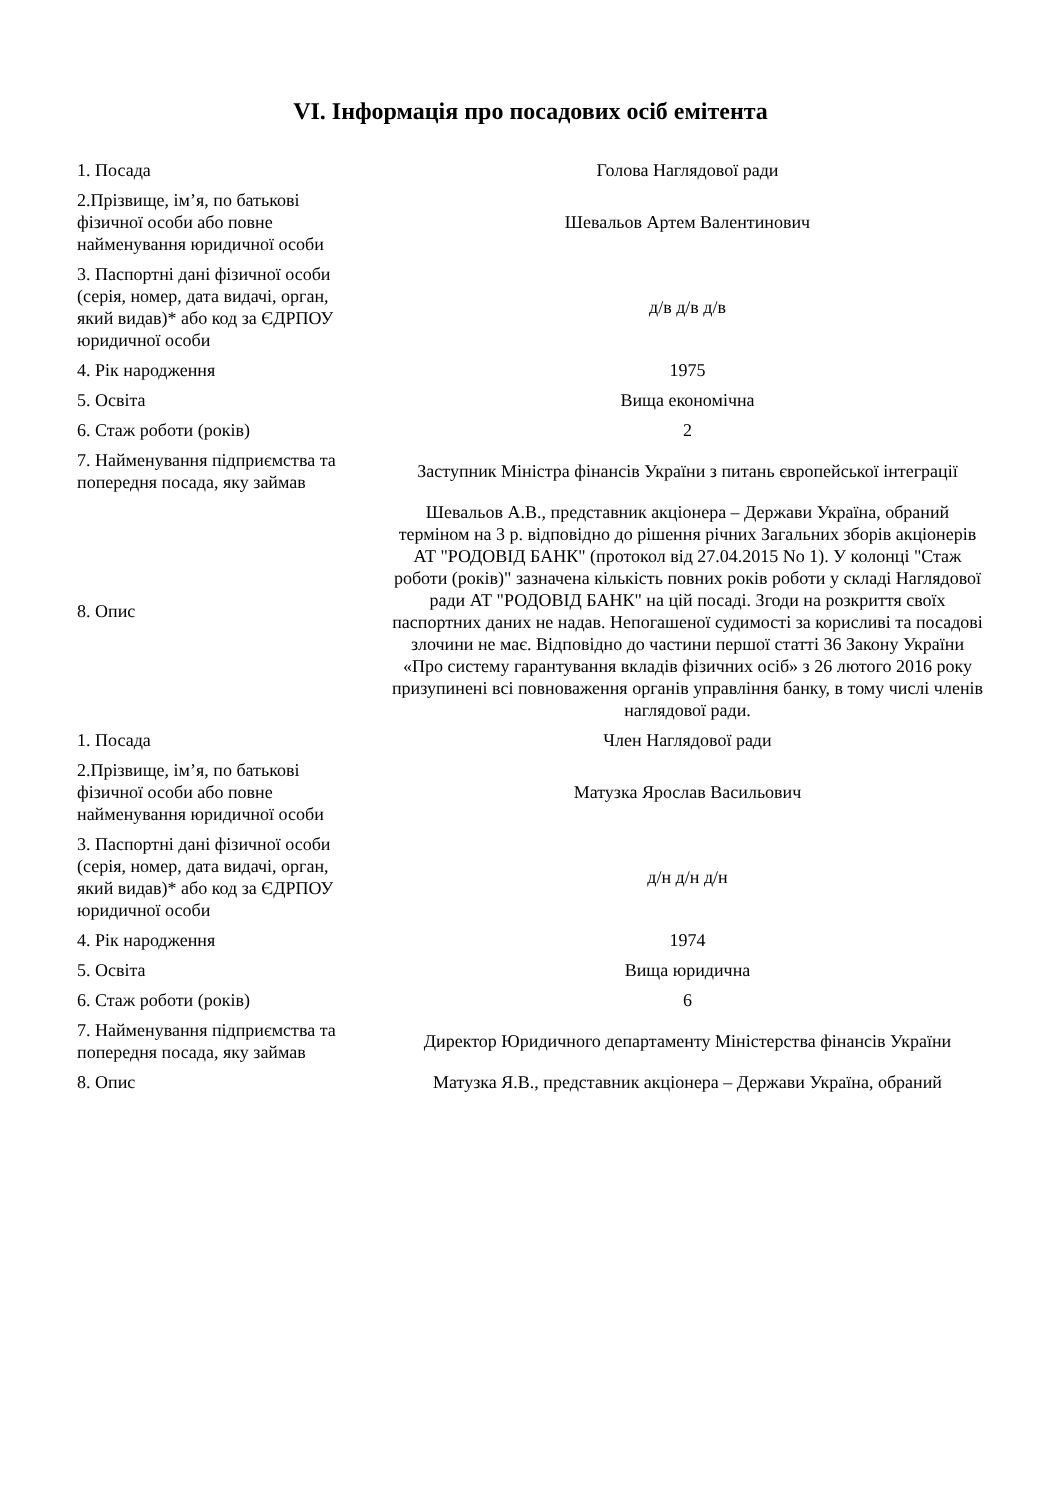VI. Інформація про посадових осіб емітента
| 1. Посада | Голова Наглядової ради |
| 2.Прізвище, ім’я, по батькові фізичної особи або повне найменування юридичної особи | Шевальов Артем Валентинович |
| 3. Паспортні дані фізичної особи (серія, номер, дата видачі, орган, який видав)* або код за ЄДРПОУ юридичної особи | д/в д/в д/в |
| 4. Рік народження | 1975 |
| 5. Освіта | Вища економічна |
| 6. Стаж роботи (років) | 2 |
| 7. Найменування підприємства та попередня посада, яку займав | Заступник Міністра фінансів України з питань європейської інтеграції |
| 8. Опис | Шевальов А.В., представник акціонера – Держави Україна, обраний терміном на 3 р. відповідно до рішення річних Загальних зборів акціонерів АТ "РОДОВІД БАНК" (протокол від 27.04.2015 No 1). У колонці "Стаж роботи (років)" зазначена кількість повних років роботи у складі Наглядової ради АТ "РОДОВІД БАНК" на цій посаді. Згоди на розкриття своїх паспортних даних не надав. Непогашеної судимості за корисливі та посадові злочини не має. Відповідно до частини першої статті 36 Закону України «Про систему гарантування вкладів фізичних осіб» з 26 лютого 2016 року призупинені всі повноваження органів управління банку, в тому числі членів наглядової ради. |
| 1. Посада | Член Наглядової ради |
| 2.Прізвище, ім’я, по батькові фізичної особи або повне найменування юридичної особи | Матузка Ярослав Васильович |
| 3. Паспортні дані фізичної особи (серія, номер, дата видачі, орган, який видав)* або код за ЄДРПОУ юридичної особи | д/н д/н д/н |
| 4. Рік народження | 1974 |
| 5. Освіта | Вища юридична |
| 6. Стаж роботи (років) | 6 |
| 7. Найменування підприємства та попередня посада, яку займав | Директор Юридичного департаменту Міністерства фінансів України |
| 8. Опис | Матузка Я.В., представник акціонера – Держави Україна, обраний |